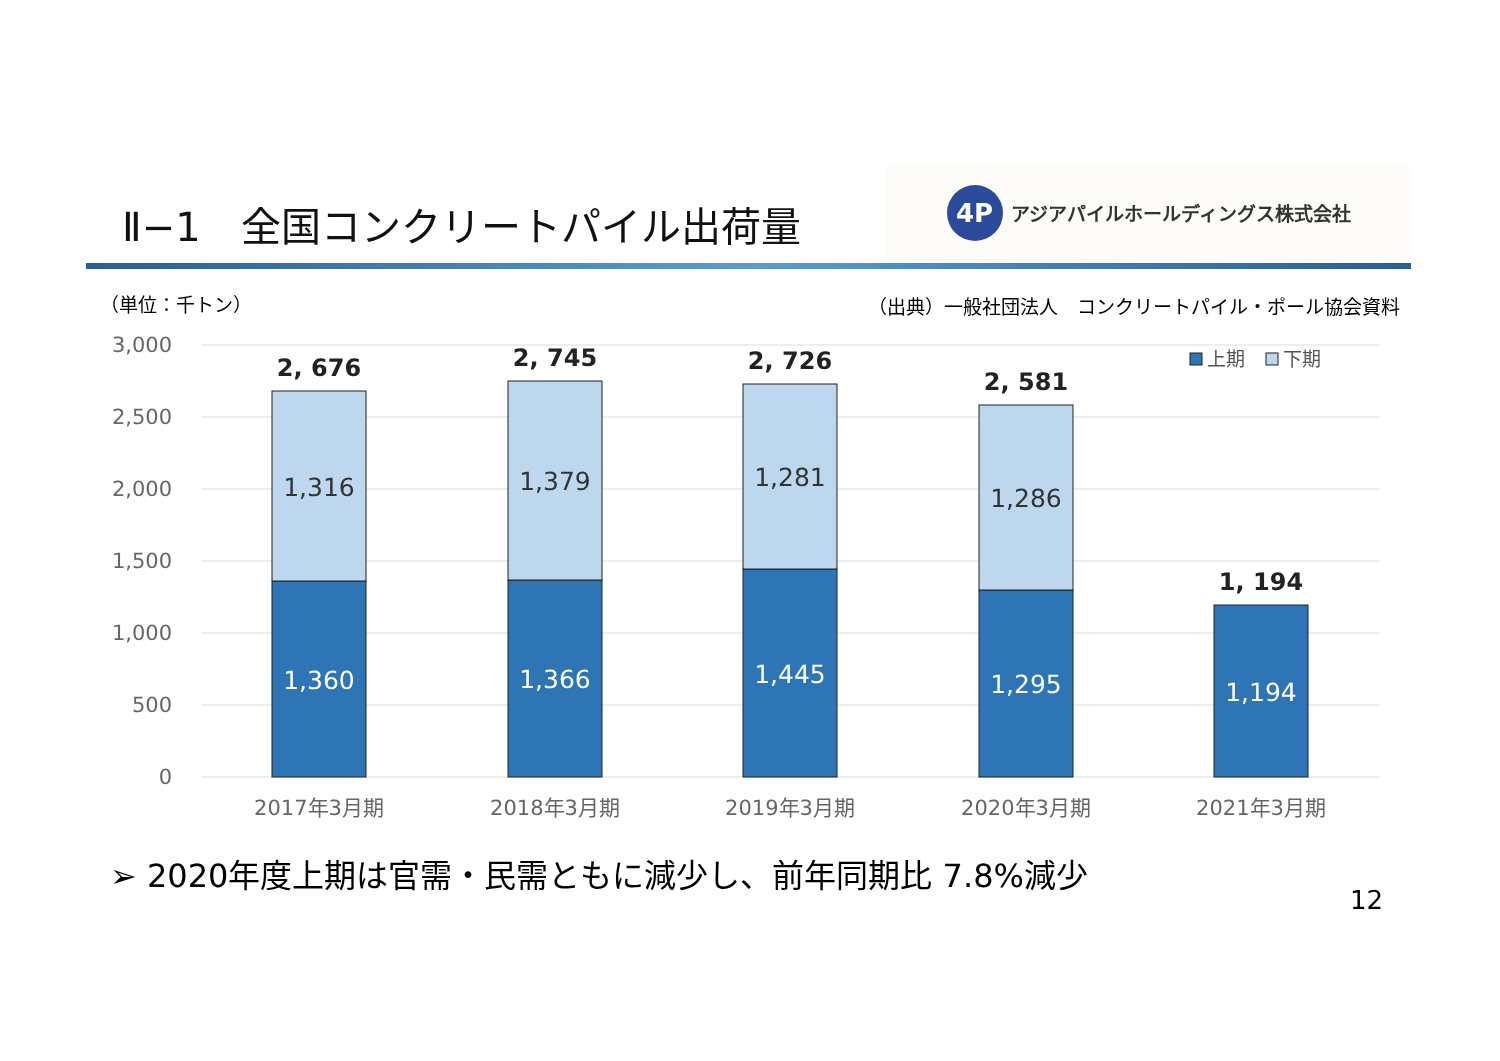Ⅱ−1　全国コンクリートパイル出荷量
4P
アジアパイルホールディングス株式会社
（単位：千トン）
（出典）一般社団法人　コンクリートパイル・ポール協会資料
3,000
2,500
2,000
1,500
1,000
500
0
1,316
1,379
1,281
1,286
1,360
1,366
1,445
1,295
1,194
2, 676
2, 745
2, 726
2, 581
1, 194
2017年3月期
2018年3月期
2019年3月期
2020年3月期
2021年3月期
上期
下期
➢ 2020年度上期は官需・民需ともに減少し、前年同期比 7.8%減少
12